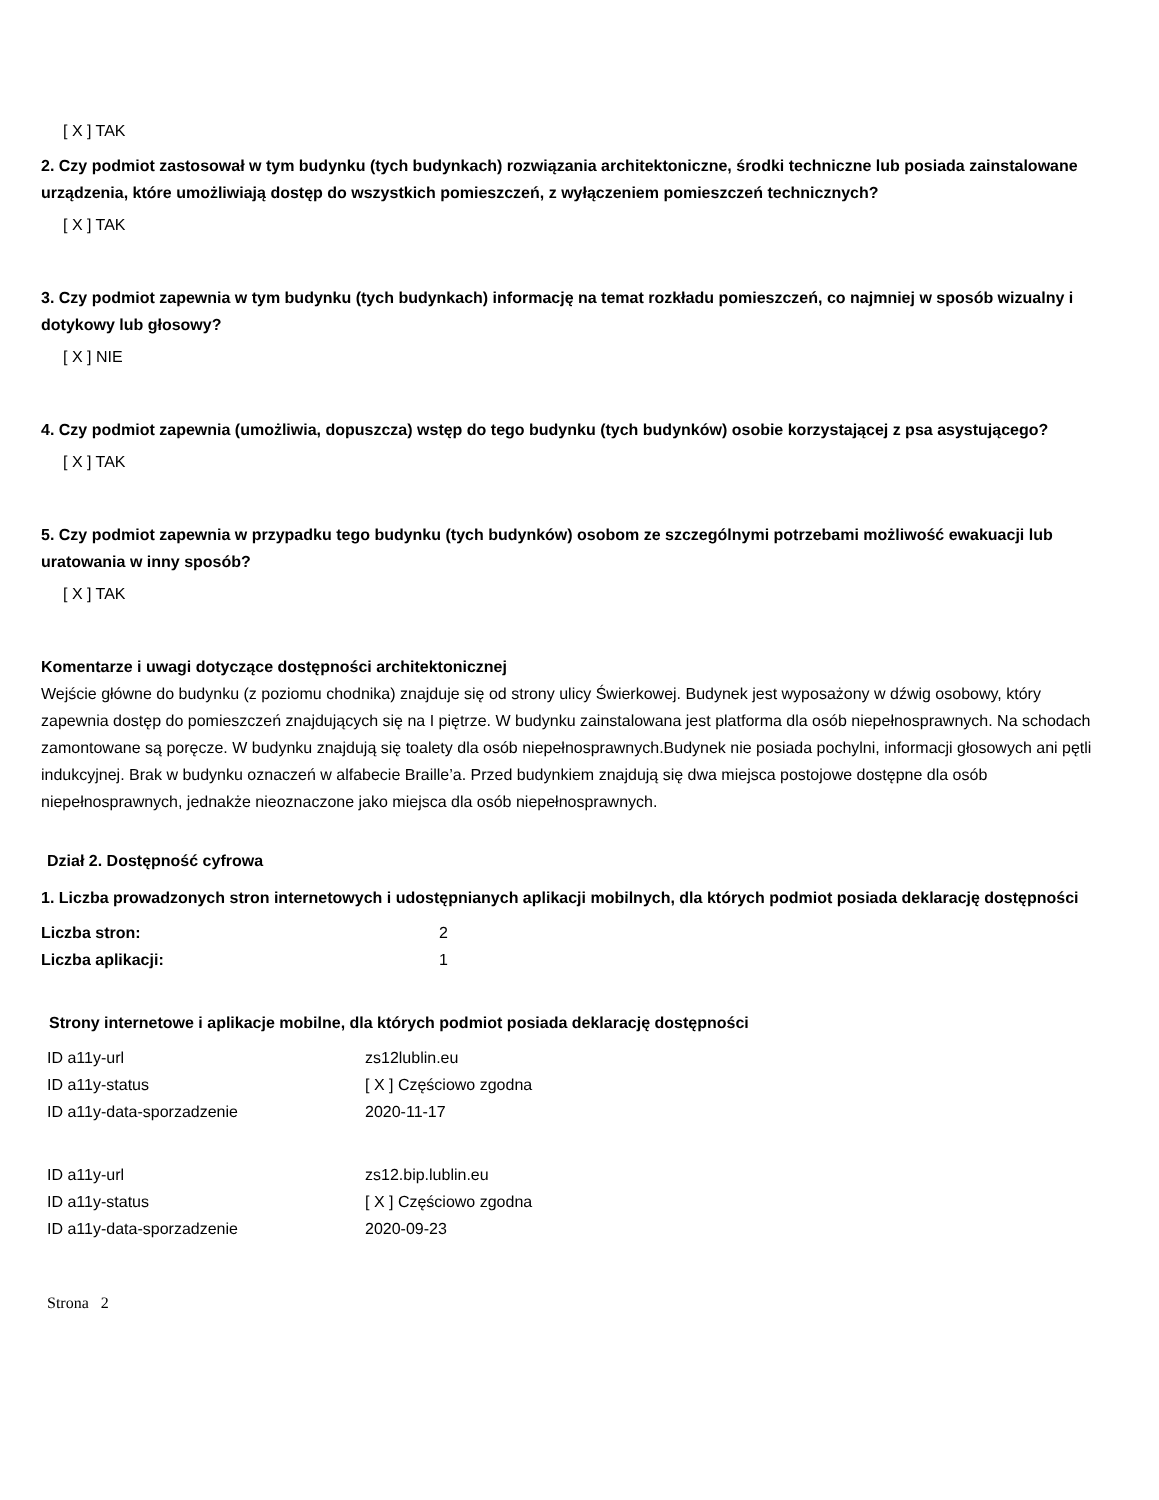[ X ] TAK
2. Czy podmiot zastosował w tym budynku (tych budynkach) rozwiązania architektoniczne, środki techniczne lub posiada zainstalowane urządzenia, które umożliwiają dostęp do wszystkich pomieszczeń, z wyłączeniem pomieszczeń technicznych?
[ X ] TAK
3. Czy podmiot zapewnia w tym budynku (tych budynkach) informację na temat rozkładu pomieszczeń, co najmniej w sposób wizualny i dotykowy lub głosowy?
[ X ] NIE
4. Czy podmiot zapewnia (umożliwia, dopuszcza) wstęp do tego budynku (tych budynków) osobie korzystającej z psa asystującego?
[ X ] TAK
5. Czy podmiot zapewnia w przypadku tego budynku (tych budynków) osobom ze szczególnymi potrzebami możliwość ewakuacji lub uratowania w inny sposób?
[ X ] TAK
Komentarze i uwagi dotyczące dostępności architektonicznej
Wejście główne do budynku (z poziomu chodnika) znajduje się od strony ulicy Świerkowej. Budynek jest wyposażony w dźwig osobowy, który zapewnia dostęp do pomieszczeń znajdujących się na I piętrze. W budynku zainstalowana jest platforma dla osób niepełnosprawnych. Na schodach zamontowane są poręcze. W budynku znajdują się toalety dla osób niepełnosprawnych.Budynek nie posiada pochylni, informacji głosowych ani pętli indukcyjnej. Brak w budynku oznaczeń w alfabecie Braille’a. Przed budynkiem znajdują się dwa miejsca postojowe dostępne dla osób niepełnosprawnych, jednakże nieoznaczone jako miejsca dla osób niepełnosprawnych.
Dział 2. Dostępność cyfrowa
1. Liczba prowadzonych stron internetowych i udostępnianych aplikacji mobilnych, dla których podmiot posiada deklarację dostępności
| Liczba stron: | 2 |
| Liczba aplikacji: | 1 |
Strony internetowe i aplikacje mobilne, dla których podmiot posiada deklarację dostępności
| ID a11y-url | zs12lublin.eu |
| ID a11y-status | [ X ] Częściowo zgodna |
| ID a11y-data-sporzadzenie | 2020-11-17 |
| ID a11y-url | zs12.bip.lublin.eu |
| ID a11y-status | [ X ] Częściowo zgodna |
| ID a11y-data-sporzadzenie | 2020-09-23 |
Strona 2